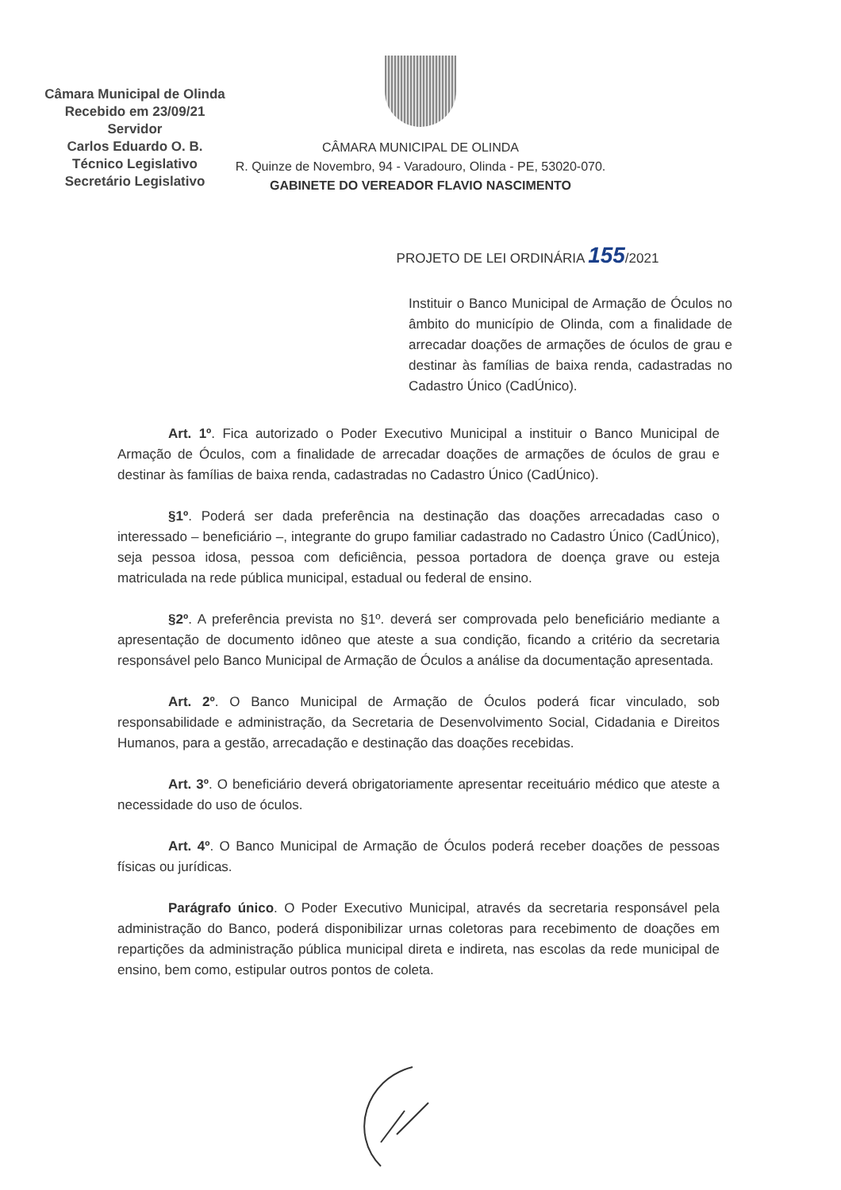Câmara Municipal de Olinda
Recebido em 23/09/21
Servidor
Carlos Eduardo O. B.
Técnico Legislativo
Secretário Legislativo
CÂMARA MUNICIPAL DE OLINDA
R. Quinze de Novembro, 94 - Varadouro, Olinda - PE, 53020-070.
GABINETE DO VEREADOR FLAVIO NASCIMENTO
PROJETO DE LEI ORDINÁRIA 155/2021
Instituir o Banco Municipal de Armação de Óculos no âmbito do município de Olinda, com a finalidade de arrecadar doações de armações de óculos de grau e destinar às famílias de baixa renda, cadastradas no Cadastro Único (CadÚnico).
Art. 1º. Fica autorizado o Poder Executivo Municipal a instituir o Banco Municipal de Armação de Óculos, com a finalidade de arrecadar doações de armações de óculos de grau e destinar às famílias de baixa renda, cadastradas no Cadastro Único (CadÚnico).
§1º. Poderá ser dada preferência na destinação das doações arrecadadas caso o interessado – beneficiário –, integrante do grupo familiar cadastrado no Cadastro Único (CadÚnico), seja pessoa idosa, pessoa com deficiência, pessoa portadora de doença grave ou esteja matriculada na rede pública municipal, estadual ou federal de ensino.
§2º. A preferência prevista no §1º. deverá ser comprovada pelo beneficiário mediante a apresentação de documento idôneo que ateste a sua condição, ficando a critério da secretaria responsável pelo Banco Municipal de Armação de Óculos a análise da documentação apresentada.
Art. 2º. O Banco Municipal de Armação de Óculos poderá ficar vinculado, sob responsabilidade e administração, da Secretaria de Desenvolvimento Social, Cidadania e Direitos Humanos, para a gestão, arrecadação e destinação das doações recebidas.
Art. 3º. O beneficiário deverá obrigatoriamente apresentar receituário médico que ateste a necessidade do uso de óculos.
Art. 4º. O Banco Municipal de Armação de Óculos poderá receber doações de pessoas físicas ou jurídicas.
Parágrafo único. O Poder Executivo Municipal, através da secretaria responsável pela administração do Banco, poderá disponibilizar urnas coletoras para recebimento de doações em repartições da administração pública municipal direta e indireta, nas escolas da rede municipal de ensino, bem como, estipular outros pontos de coleta.